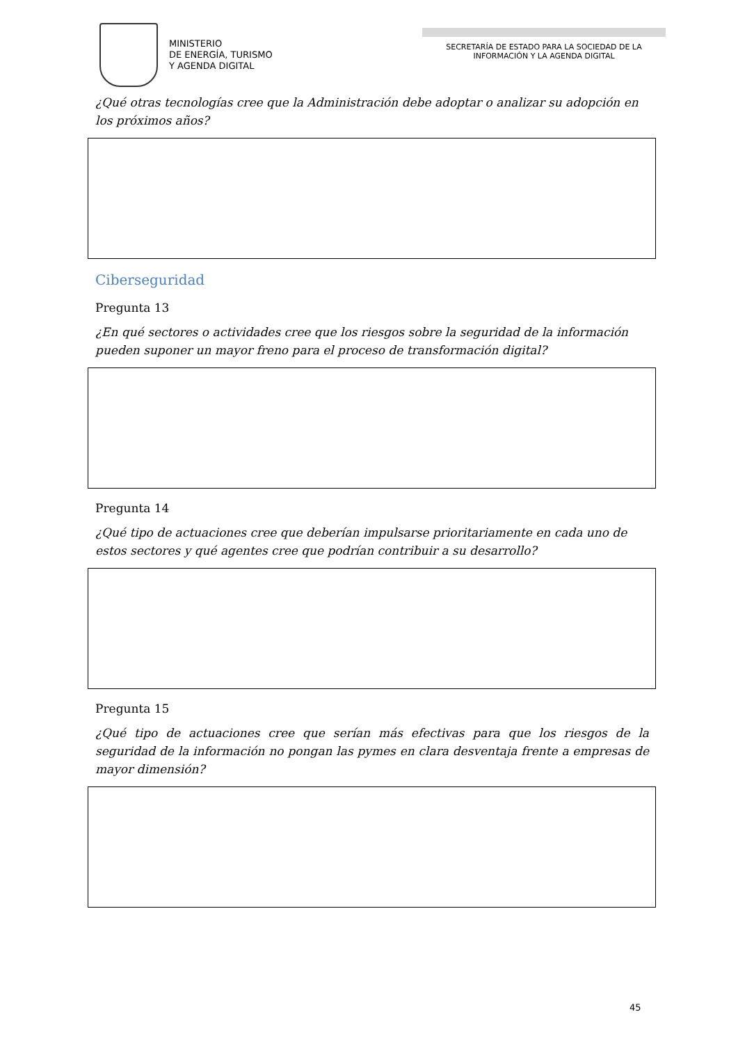MINISTERIO
DE ENERGÍA, TURISMO
Y AGENDA DIGITAL
SECRETARÍA DE ESTADO PARA LA SOCIEDAD DE LA INFORMACIÓN Y LA AGENDA DIGITAL
¿Qué otras tecnologías cree que la Administración debe adoptar o analizar su adopción en los próximos años?
Ciberseguridad
Pregunta 13
¿En qué sectores o actividades cree que los riesgos sobre la seguridad de la información pueden suponer un mayor freno para el proceso de transformación digital?
Pregunta 14
¿Qué tipo de actuaciones cree que deberían impulsarse prioritariamente en cada uno de estos sectores y qué agentes cree que podrían contribuir a su desarrollo?
Pregunta 15
¿Qué tipo de actuaciones cree que serían más efectivas para que los riesgos de la seguridad de la información no pongan las pymes en clara desventaja frente a empresas de mayor dimensión?
45